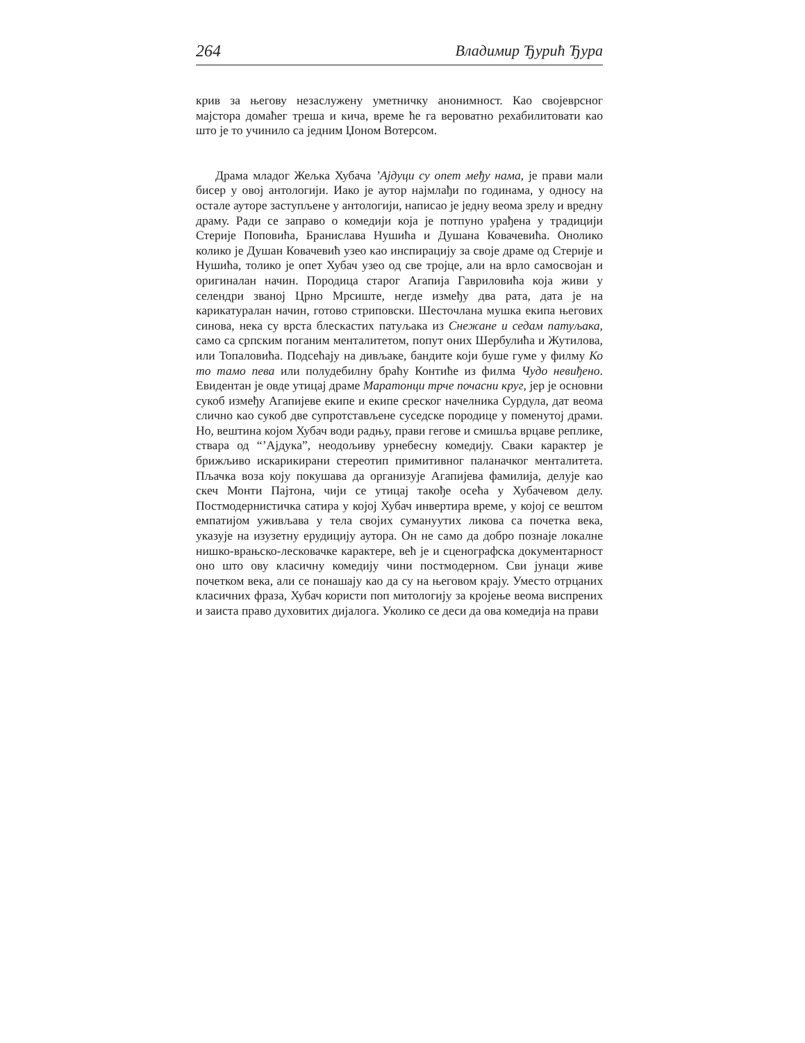264 Владимир Ђурић Ђура
крив за његову незаслужену уметничку анонимност. Као својеврсног мајстора домаћег треша и кича, време ће га вероватно рехабилитовати као што је то учинило са једним Џоном Вотерсом.
Драма младог Жељка Хубача ’Ајдуци су опет међу нама, је прави мали бисер у овој антологији. Иако је аутор најмлађи по годинама, у односу на остале ауторе заступљене у антологији, написао је једну веома зрелу и вредну драму. Ради се заправо о комедији која је потпуно урађена у традицији Стерије Поповића, Бранислава Нушића и Душана Ковачевића. Онолико колико је Душан Ковачевић узео као инспирацију за своје драме од Стерије и Нушића, толико је опет Хубач узео од све тројце, али на врло самосвојан и оригиналан начин. Породица старог Агапија Гавриловића која живи у селендри званој Црно Мрсиште, негде између два рата, дата је на карикатуралан начин, готово стриповски. Шесточлана мушка екипа његових синова, нека су врста блескастих патуљака из Снежане и седам патуљака, само са српским поганим менталитетом, попут оних Шербулића и Жутилова, или Топаловића. Подсећају на дивљаке, бандите који буше гуме у филму Ко то тамо пева или полудебилну браћу Контиће из филма Чудо невиђено. Евидентан је овде утицај драме Маратонци трче почасни круг, јер је основни сукоб између Агапијеве екипе и екипе среског начелника Сурдула, дат веома слично као сукоб две супротстављене суседске породице у поменутој драми. Но, вештина којом Хубач води радњу, прави гегове и смишља врцаве реплике, ствара од “’Ајдука”, неодољиву урнебесну комедију. Сваки карактер је брижљиво искарикирани стереотип примитивног паланачког менталитета. Пљачка воза коју покушава да организује Агапијева фамилија, делује као скеч Монти Пајтона, чији се утицај такође осећа у Хубачевом делу. Постмодернистичка сатира у којој Хубач инвертира време, у којој се вештом емпатијом уживљава у тела својих сумануутих ликова са почетка века, указује на изузетну ерудицију аутора. Он не само да добро познаје локалне нишко-врањско-лесковачке карактере, већ је и сценографска документарност оно што ову класичну комедију чини постмодерном. Сви јунаци живе почетком века, али се понашају као да су на његовом крају. Уместо отрцаних класичних фраза, Хубач користи поп митологију за кројење веома виспрених и заиста право духовитих дијалога. Уколико се деси да ова комедија на прави